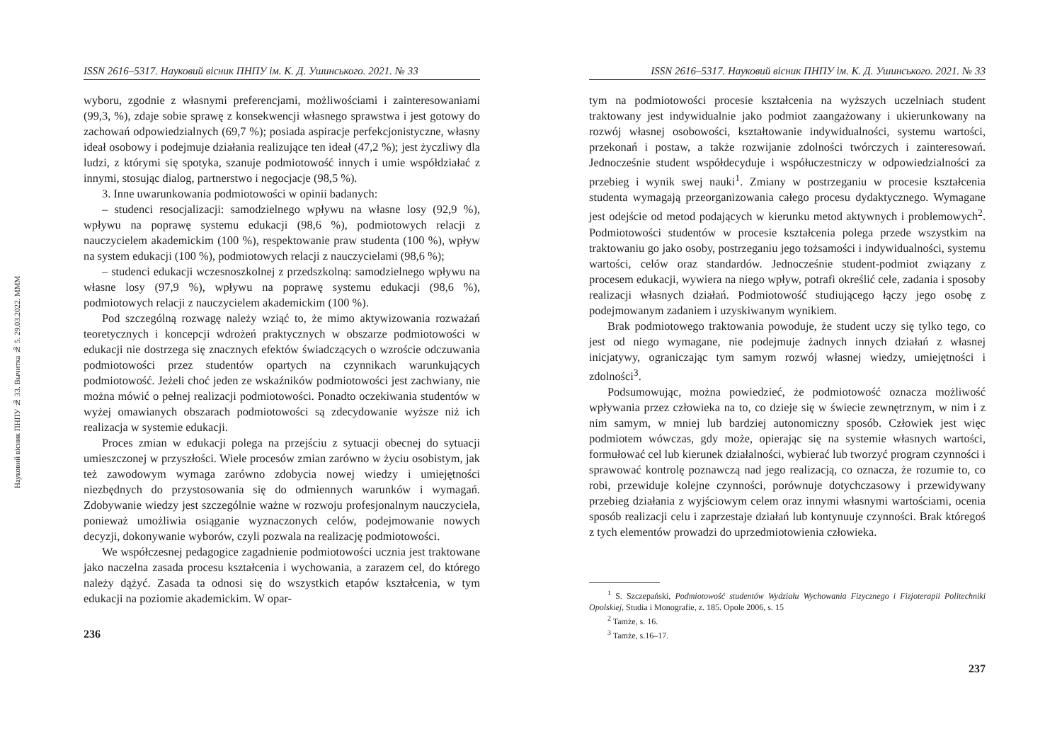Науковий вісник ПНПУ № 33. Вычитка № 5. 29.03.2022. МММ
ISSN 2616–5317. Науковий вісник ПНПУ ім. К. Д. Ушинського. 2021. № 33
wyboru, zgodnie z własnymi preferencjami, możliwościami i zainteresowaniami (99,3, %), zdaje sobie sprawę z konsekwencji własnego sprawstwa i jest gotowy do zachowań odpowiedzialnych (69,7 %); posiada aspiracje perfekcjonistyczne, własny ideał osobowy i podejmuje działania realizujące ten ideał (47,2 %); jest życzliwy dla ludzi, z którymi się spotyka, szanuje podmiotowość innych i umie współdziałać z innymi, stosując dialog, partnerstwo i negocjacje (98,5 %).
3. Inne uwarunkowania podmiotowości w opinii badanych:
– studenci resocjalizacji: samodzielnego wpływu na własne losy (92,9 %), wpływu na poprawę systemu edukacji (98,6 %), podmiotowych relacji z nauczycielem akademickim (100 %), respektowanie praw studenta (100 %), wpływ na system edukacji (100 %), podmiotowych relacji z nauczycielami (98,6 %);
– studenci edukacji wczesnoszkolnej z przedszkolną: samodzielnego wpływu na własne losy (97,9 %), wpływu na poprawę systemu edukacji (98,6 %), podmiotowych relacji z nauczycielem akademickim (100 %).
Pod szczególną rozwagę należy wziąć to, że mimo aktywizowania rozważań teoretycznych i koncepcji wdrożeń praktycznych w obszarze podmiotowości w edukacji nie dostrzega się znacznych efektów świadczących o wzroście odczuwania podmiotowości przez studentów opartych na czynnikach warunkujących podmiotowość. Jeżeli choć jeden ze wskaźników podmiotowości jest zachwiany, nie można mówić o pełnej realizacji podmiotowości. Ponadto oczekiwania studentów w wyżej omawianych obszarach podmiotowości są zdecydowanie wyższe niż ich realizacja w systemie edukacji.
Proces zmian w edukacji polega na przejściu z sytuacji obecnej do sytuacji umieszczonej w przyszłości. Wiele procesów zmian zarówno w życiu osobistym, jak też zawodowym wymaga zarówno zdobycia nowej wiedzy i umiejętności niezbędnych do przystosowania się do odmiennych warunków i wymagań. Zdobywanie wiedzy jest szczególnie ważne w rozwoju profesjonalnym nauczyciela, ponieważ umożliwia osiąganie wyznaczonych celów, podejmowanie nowych decyzji, dokonywanie wyborów, czyli pozwala na realizację podmiotowości.
We współczesnej pedagogice zagadnienie podmiotowości ucznia jest traktowane jako naczelna zasada procesu kształcenia i wychowania, a zarazem cel, do którego należy dążyć. Zasada ta odnosi się do wszystkich etapów kształcenia, w tym edukacji na poziomie akademickim. W opar-
236
ISSN 2616–5317. Науковий вісник ПНПУ ім. К. Д. Ушинського. 2021. № 33
tym na podmiotowości procesie kształcenia na wyższych uczelniach student traktowany jest indywidualnie jako podmiot zaangażowany i ukierunkowany na rozwój własnej osobowości, kształtowanie indywidualności, systemu wartości, przekonań i postaw, a także rozwijanie zdolności twórczych i zainteresowań. Jednocześnie student współdecyduje i współuczestniczy w odpowiedzialności za przebieg i wynik swej nauki<sup>1</sup>. Zmiany w postrzeganiu w procesie kształcenia studenta wymagają przeorganizowania całego procesu dydaktycznego. Wymagane jest odejście od metod podających w kierunku metod aktywnych i problemowych<sup>2</sup>. Podmiotowości studentów w procesie kształcenia polega przede wszystkim na traktowaniu go jako osoby, postrzeganiu jego tożsamości i indywidualności, systemu wartości, celów oraz standardów. Jednocześnie student-podmiot związany z procesem edukacji, wywiera na niego wpływ, potrafi określić cele, zadania i sposoby realizacji własnych działań. Podmiotowość studiującego łączy jego osobę z podejmowanym zadaniem i uzyskiwanym wynikiem.
Brak podmiotowego traktowania powoduje, że student uczy się tylko tego, co jest od niego wymagane, nie podejmuje żadnych innych działań z własnej inicjatywy, ograniczając tym samym rozwój własnej wiedzy, umiejętności i zdolności<sup>3</sup>.
Podsumowując, można powiedzieć, że podmiotowość oznacza możliwość wpływania przez człowieka na to, co dzieje się w świecie zewnętrznym, w nim i z nim samym, w mniej lub bardziej autonomiczny sposób. Człowiek jest więc podmiotem wówczas, gdy może, opierając się na systemie własnych wartości, formułować cel lub kierunek działalności, wybierać lub tworzyć program czynności i sprawować kontrolę poznawczą nad jego realizacją, co oznacza, że rozumie to, co robi, przewiduje kolejne czynności, porównuje dotychczasowy i przewidywany przebieg działania z wyjściowym celem oraz innymi własnymi wartościami, ocenia sposób realizacji celu i zaprzestaje działań lub kontynuuje czynności. Brak któregoś z tych elementów prowadzi do uprzedmiotowienia człowieka.
<sup>1</sup> S. Szczepański, Podmiotowość studentów Wydziału Wychowania Fizycznego i Fizjoterapii Politechniki Opolskiej, Studia i Monografie, z. 185. Opole 2006, s. 15
<sup>2</sup> Tamże, s. 16.
<sup>3</sup> Tamże, s.16–17.
237